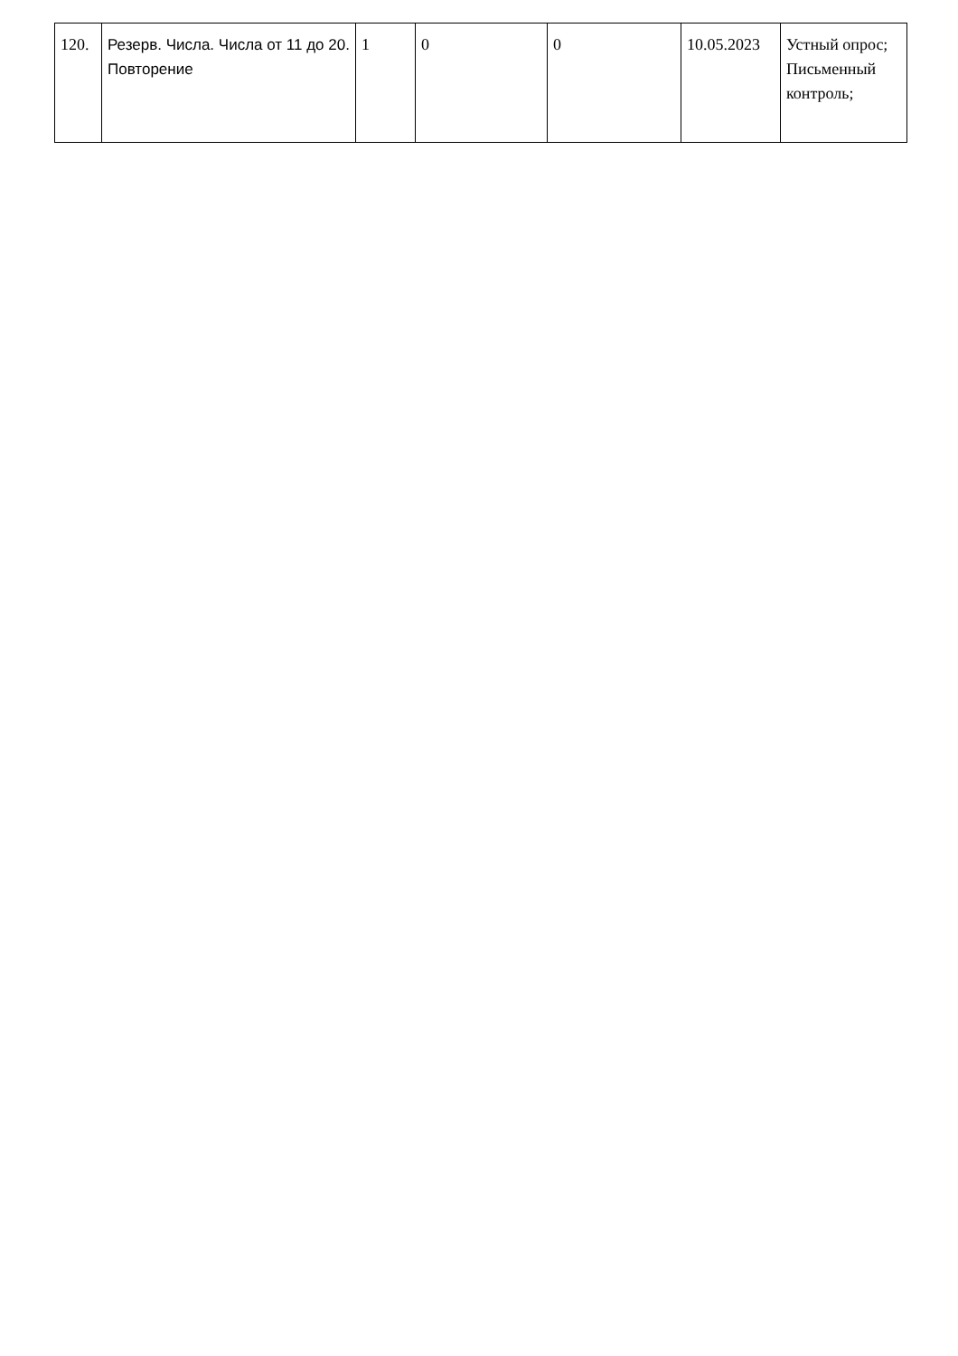| 120. | Резерв. Числа. Числа от 11 до 20. Повторение | 1 | 0 | 0 | 10.05.2023 | Устный опрос; Письменный контроль; |